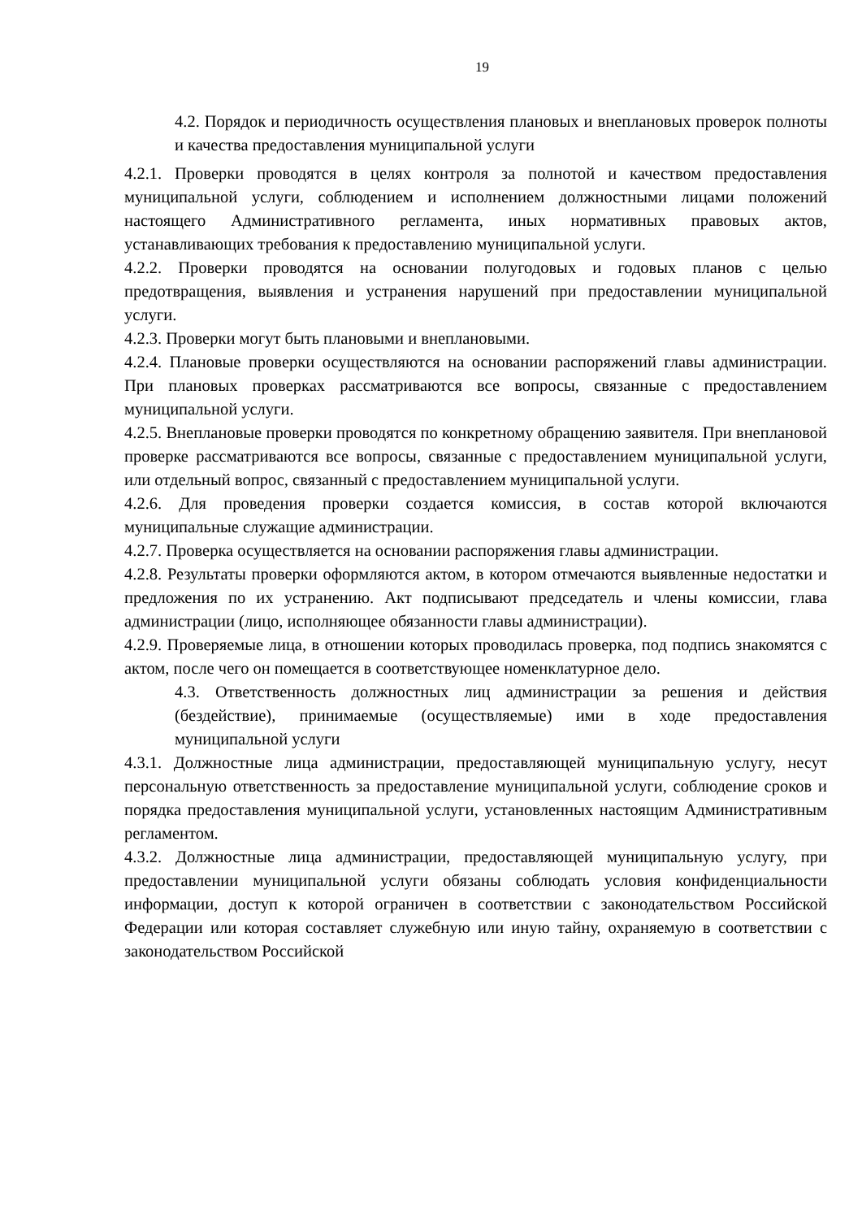19
4.2. Порядок и периодичность осуществления плановых и внеплановых проверок полноты и качества предоставления муниципальной услуги
4.2.1. Проверки проводятся в целях контроля за полнотой и качеством предоставления муниципальной услуги, соблюдением и исполнением должностными лицами положений настоящего Административного регламента, иных нормативных правовых актов, устанавливающих требования к предоставлению муниципальной услуги.
4.2.2. Проверки проводятся на основании полугодовых и годовых планов с целью предотвращения, выявления и устранения нарушений при предоставлении муниципальной услуги.
4.2.3. Проверки могут быть плановыми и внеплановыми.
4.2.4. Плановые проверки осуществляются на основании распоряжений главы администрации. При плановых проверках рассматриваются все вопросы, связанные с предоставлением муниципальной услуги.
4.2.5. Внеплановые проверки проводятся по конкретному обращению заявителя. При внеплановой проверке рассматриваются все вопросы, связанные с предоставлением муниципальной услуги, или отдельный вопрос, связанный с предоставлением муниципальной услуги.
4.2.6. Для проведения проверки создается комиссия, в состав которой включаются муниципальные служащие администрации.
4.2.7. Проверка осуществляется на основании распоряжения главы администрации.
4.2.8. Результаты проверки оформляются актом, в котором отмечаются выявленные недостатки и предложения по их устранению. Акт подписывают председатель и члены комиссии, глава администрации (лицо, исполняющее обязанности главы администрации).
4.2.9. Проверяемые лица, в отношении которых проводилась проверка, под подпись знакомятся с актом, после чего он помещается в соответствующее номенклатурное дело.
4.3. Ответственность должностных лиц администрации за решения и действия (бездействие), принимаемые (осуществляемые) ими в ходе предоставления муниципальной услуги
4.3.1. Должностные лица администрации, предоставляющей муниципальную услугу, несут персональную ответственность за предоставление муниципальной услуги, соблюдение сроков и порядка предоставления муниципальной услуги, установленных настоящим Административным регламентом.
4.3.2. Должностные лица администрации, предоставляющей муниципальную услугу, при предоставлении муниципальной услуги обязаны соблюдать условия конфиденциальности информации, доступ к которой ограничен в соответствии с законодательством Российской Федерации или которая составляет служебную или иную тайну, охраняемую в соответствии с законодательством Российской